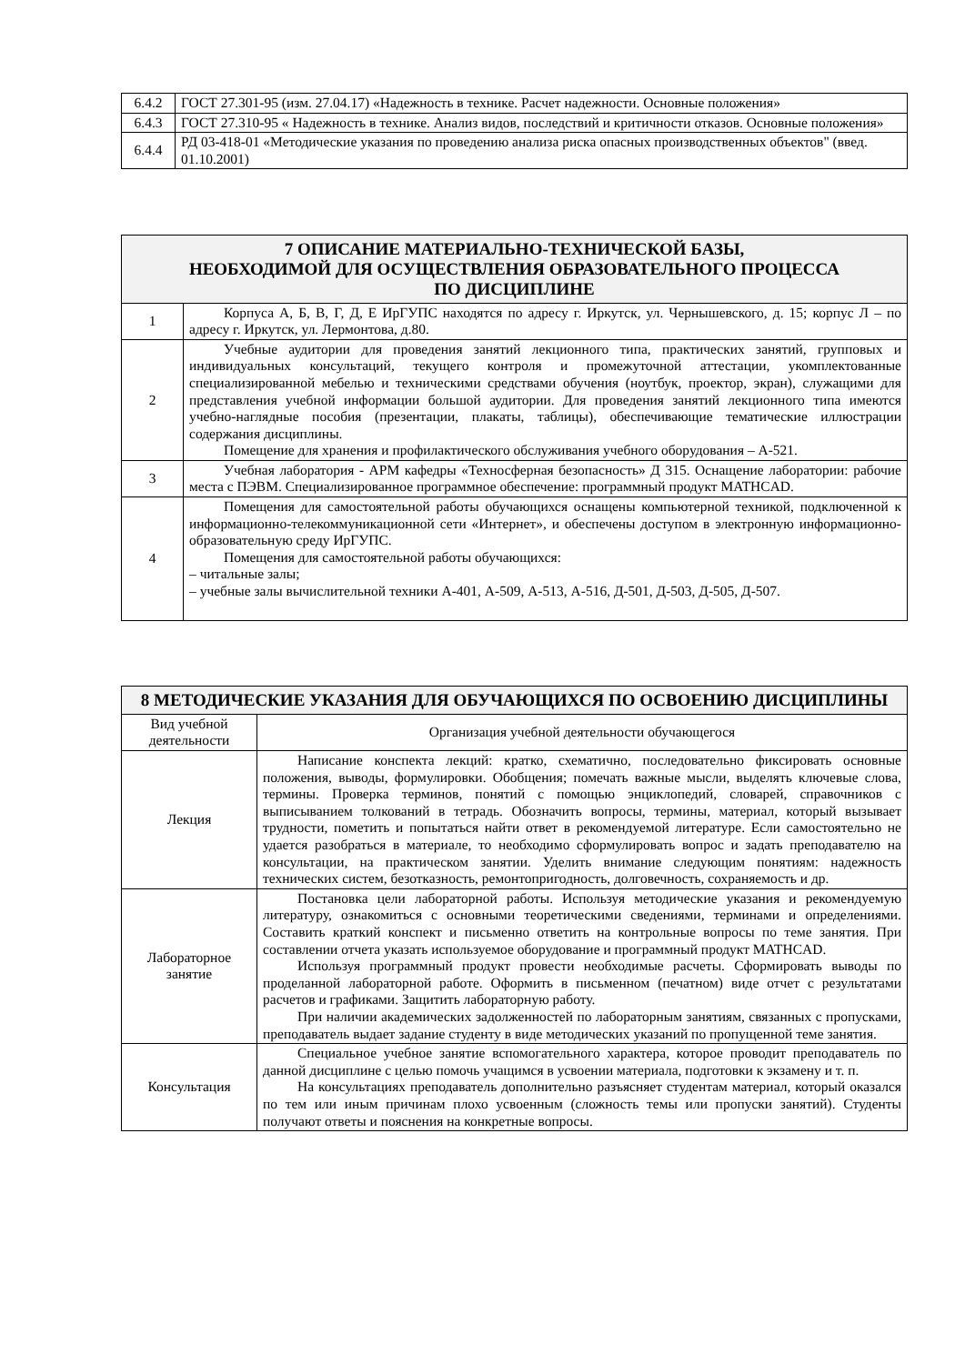| 6.4.2 | ГОСТ 27.301-95 (изм. 27.04.17) «Надежность в технике. Расчет надежности. Основные положения» |
| 6.4.3 | ГОСТ 27.310-95 « Надежность в технике. Анализ видов, последствий и критичности отказов. Основные положения» |
| 6.4.4 | РД 03-418-01 «Методические указания по проведению анализа риска опасных производственных объектов" (введ. 01.10.2001) |
| 7 ОПИСАНИЕ МАТЕРИАЛЬНО-ТЕХНИЧЕСКОЙ БАЗЫ, НЕОБХОДИМОЙ ДЛЯ ОСУЩЕСТВЛЕНИЯ ОБРАЗОВАТЕЛЬНОГО ПРОЦЕССА ПО ДИСЦИПЛИНЕ | |
| 1 | Корпуса А, Б, В, Г, Д, Е ИрГУПС находятся по адресу г. Иркутск, ул. Чернышевского, д. 15; корпус Л – по адресу г. Иркутск, ул. Лермонтова, д.80. |
| 2 | Учебные аудитории для проведения занятий лекционного типа, практических занятий, групповых и индивидуальных консультаций, текущего контроля и промежуточной аттестации, укомплектованные специализированной мебелью и техническими средствами обучения (ноутбук, проектор, экран), служащими для представления учебной информации большой аудитории. Для проведения занятий лекционного типа имеются учебно-наглядные пособия (презентации, плакаты, таблицы), обеспечивающие тематические иллюстрации содержания дисциплины. Помещение для хранения и профилактического обслуживания учебного оборудования – А-521. |
| 3 | Учебная лаборатория - АРМ кафедры «Техносферная безопасность» Д 315. Оснащение лаборатории: рабочие места с ПЭВМ. Специализированное программное обеспечение: программный продукт MATHCAD. |
| 4 | Помещения для самостоятельной работы обучающихся оснащены компьютерной техникой, подключенной к информационно-телекоммуникационной сети «Интернет», и обеспечены доступом в электронную информационно-образовательную среду ИрГУПС. Помещения для самостоятельной работы обучающихся: – читальные залы; – учебные залы вычислительной техники А-401, А-509, А-513, А-516, Д-501, Д-503, Д-505, Д-507. |
| 8 МЕТОДИЧЕСКИЕ УКАЗАНИЯ ДЛЯ ОБУЧАЮЩИХСЯ ПО ОСВОЕНИЮ ДИСЦИПЛИНЫ | |
| Вид учебной деятельности | Организация учебной деятельности обучающегося |
| Лекция | Написание конспекта лекций: кратко, схематично, последовательно фиксировать основные положения, выводы, формулировки. Обобщения; помечать важные мысли, выделять ключевые слова, термины. Проверка терминов, понятий с помощью энциклопедий, словарей, справочников с выписыванием толкований в тетрадь. Обозначить вопросы, термины, материал, который вызывает трудности, пометить и попытаться найти ответ в рекомендуемой литературе. Если самостоятельно не удается разобраться в материале, то необходимо сформулировать вопрос и задать преподавателю на консультации, на практическом занятии. Уделить внимание следующим понятиям: надежность технических систем, безотказность, ремонтопригодность, долговечность, сохраняемость и др. |
| Лабораторное занятие | Постановка цели лабораторной работы. Используя методические указания и рекомендуемую литературу, ознакомиться с основными теоретическими сведениями, терминами и определениями. Составить краткий конспект и письменно ответить на контрольные вопросы по теме занятия. При составлении отчета указать используемое оборудование и программный продукт MATHCAD. Используя программный продукт провести необходимые расчеты. Сформировать выводы по проделанной лабораторной работе. Оформить в письменном (печатном) виде отчет с результатами расчетов и графиками. Защитить лабораторную работу. При наличии академических задолженностей по лабораторным занятиям, связанных с пропусками, преподаватель выдает задание студенту в виде методических указаний по пропущенной теме занятия. |
| Консультация | Специальное учебное занятие вспомогательного характера, которое проводит преподаватель по данной дисциплине с целью помочь учащимся в усвоении материала, подготовки к экзамену и т. п. На консультациях преподаватель дополнительно разъясняет студентам материал, который оказался по тем или иным причинам плохо усвоенным (сложность темы или пропуски занятий). Студенты получают ответы и пояснения на конкретные вопросы. |